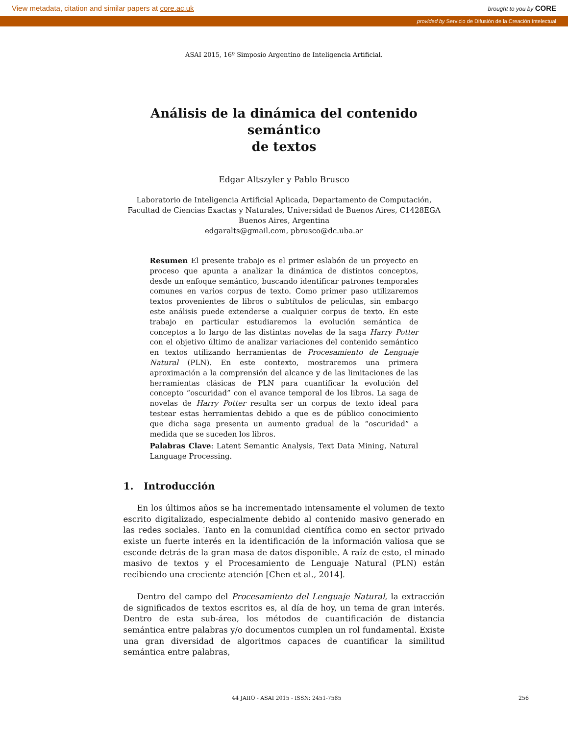View metadata, citation and similar papers at core.ac.uk brought to you by CORE
provided by Servicio de Difusión de la Creación Intelectual
ASAI 2015, 16º Simposio Argentino de Inteligencia Artificial.
Análisis de la dinámica del contenido semántico
de textos
Edgar Altszyler y Pablo Brusco
Laboratorio de Inteligencia Artificial Aplicada, Departamento de Computación,
Facultad de Ciencias Exactas y Naturales, Universidad de Buenos Aires, C1428EGA
Buenos Aires, Argentina
edgaralts@gmail.com, pbrusco@dc.uba.ar
Resumen El presente trabajo es el primer eslabón de un proyecto en proceso que apunta a analizar la dinámica de distintos conceptos, desde un enfoque semántico, buscando identificar patrones temporales comunes en varios corpus de texto. Como primer paso utilizaremos textos provenientes de libros o subtítulos de películas, sin embargo este análisis puede extenderse a cualquier corpus de texto. En este trabajo en particular estudiaremos la evolución semántica de conceptos a lo largo de las distintas novelas de la saga Harry Potter con el objetivo último de analizar variaciones del contenido semántico en textos utilizando herramientas de Procesamiento de Lenguaje Natural (PLN). En este contexto, mostraremos una primera aproximación a la comprensión del alcance y de las limitaciones de las herramientas clásicas de PLN para cuantificar la evolución del concepto “oscuridad” con el avance temporal de los libros. La saga de novelas de Harry Potter resulta ser un corpus de texto ideal para testear estas herramientas debido a que es de público conocimiento que dicha saga presenta un aumento gradual de la “oscuridad” a medida que se suceden los libros.
Palabras Clave: Latent Semantic Analysis, Text Data Mining, Natural Language Processing.
1. Introducción
En los últimos años se ha incrementado intensamente el volumen de texto escrito digitalizado, especialmente debido al contenido masivo generado en las redes sociales. Tanto en la comunidad científica como en sector privado existe un fuerte interés en la identificación de la información valiosa que se esconde detrás de la gran masa de datos disponible. A raíz de esto, el minado masivo de textos y el Procesamiento de Lenguaje Natural (PLN) están recibiendo una creciente atención [Chen et al., 2014].
Dentro del campo del Procesamiento del Lenguaje Natural, la extracción de significados de textos escritos es, al día de hoy, un tema de gran interés. Dentro de esta sub-área, los métodos de cuantificación de distancia semántica entre palabras y/o documentos cumplen un rol fundamental. Existe una gran diversidad de algoritmos capaces de cuantificar la similitud semántica entre palabras,
44 JAIIO - ASAI 2015 - ISSN: 2451-7585 256